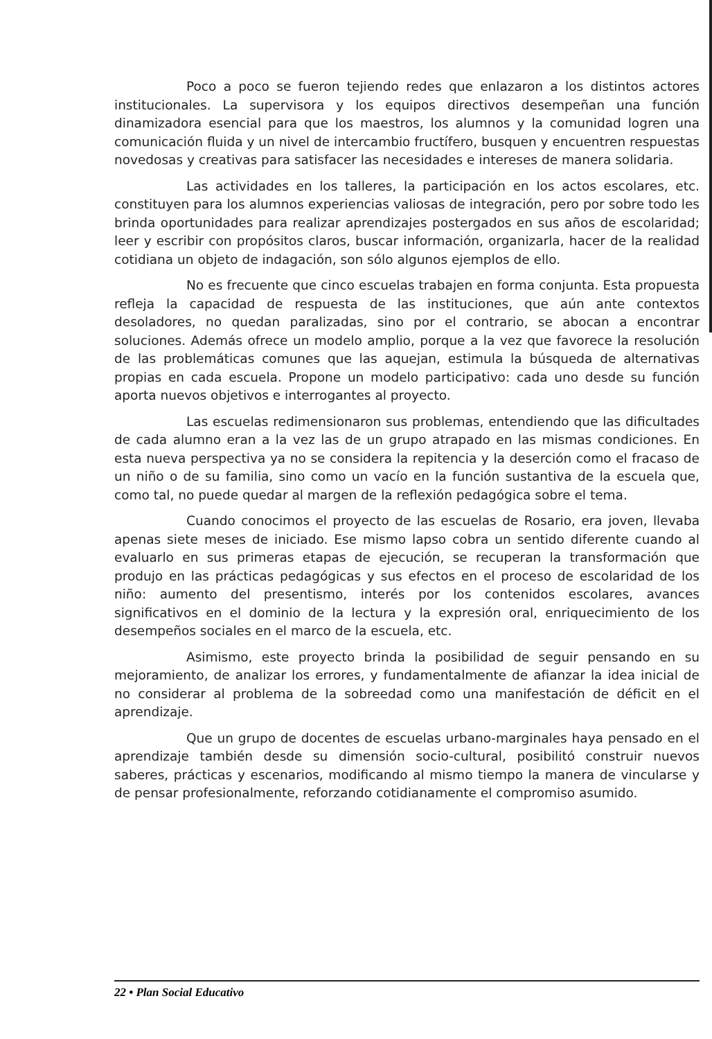Poco a poco se fueron tejiendo redes que enlazaron a los distintos actores institucionales. La supervisora y los equipos directivos desempeñan una función dinamizadora esencial para que los maestros, los alumnos y la comunidad logren una comunicación fluida y un nivel de intercambio fructífero, busquen y encuentren respuestas novedosas y creativas para satisfacer las necesidades e intereses de manera solidaria.
Las actividades en los talleres, la participación en los actos escolares, etc. constituyen para los alumnos experiencias valiosas de integración, pero por sobre todo les brinda oportunidades para realizar aprendizajes postergados en sus años de escolaridad; leer y escribir con propósitos claros, buscar información, organizarla, hacer de la realidad cotidiana un objeto de indagación, son sólo algunos ejemplos de ello.
No es frecuente que cinco escuelas trabajen en forma conjunta. Esta propuesta refleja la capacidad de respuesta de las instituciones, que aún ante contextos desoladores, no quedan paralizadas, sino por el contrario, se abocan a encontrar soluciones. Además ofrece un modelo amplio, porque a la vez que favorece la resolución de las problemáticas comunes que las aquejan, estimula la búsqueda de alternativas propias en cada escuela. Propone un modelo participativo: cada uno desde su función aporta nuevos objetivos e interrogantes al proyecto.
Las escuelas redimensionaron sus problemas, entendiendo que las dificultades de cada alumno eran a la vez las de un grupo atrapado en las mismas condiciones. En esta nueva perspectiva ya no se considera la repitencia y la deserción como el fracaso de un niño o de su familia, sino como un vacío en la función sustantiva de la escuela que, como tal, no puede quedar al margen de la reflexión pedagógica sobre el tema.
Cuando conocimos el proyecto de las escuelas de Rosario, era joven, llevaba apenas siete meses de iniciado. Ese mismo lapso cobra un sentido diferente cuando al evaluarlo en sus primeras etapas de ejecución, se recuperan la transformación que produjo en las prácticas pedagógicas y sus efectos en el proceso de escolaridad de los niño: aumento del presentismo, interés por los contenidos escolares, avances significativos en el dominio de la lectura y la expresión oral, enriquecimiento de los desempeños sociales en el marco de la escuela, etc.
Asimismo, este proyecto brinda la posibilidad de seguir pensando en su mejoramiento, de analizar los errores, y fundamentalmente de afianzar la idea inicial de no considerar al problema de la sobreedad como una manifestación de déficit en el aprendizaje.
Que un grupo de docentes de escuelas urbano-marginales haya pensado en el aprendizaje también desde su dimensión socio-cultural, posibilitó construir nuevos saberes, prácticas y escenarios, modificando al mismo tiempo la manera de vincularse y de pensar profesionalmente, reforzando cotidianamente el compromiso asumido.
22 • Plan Social Educativo